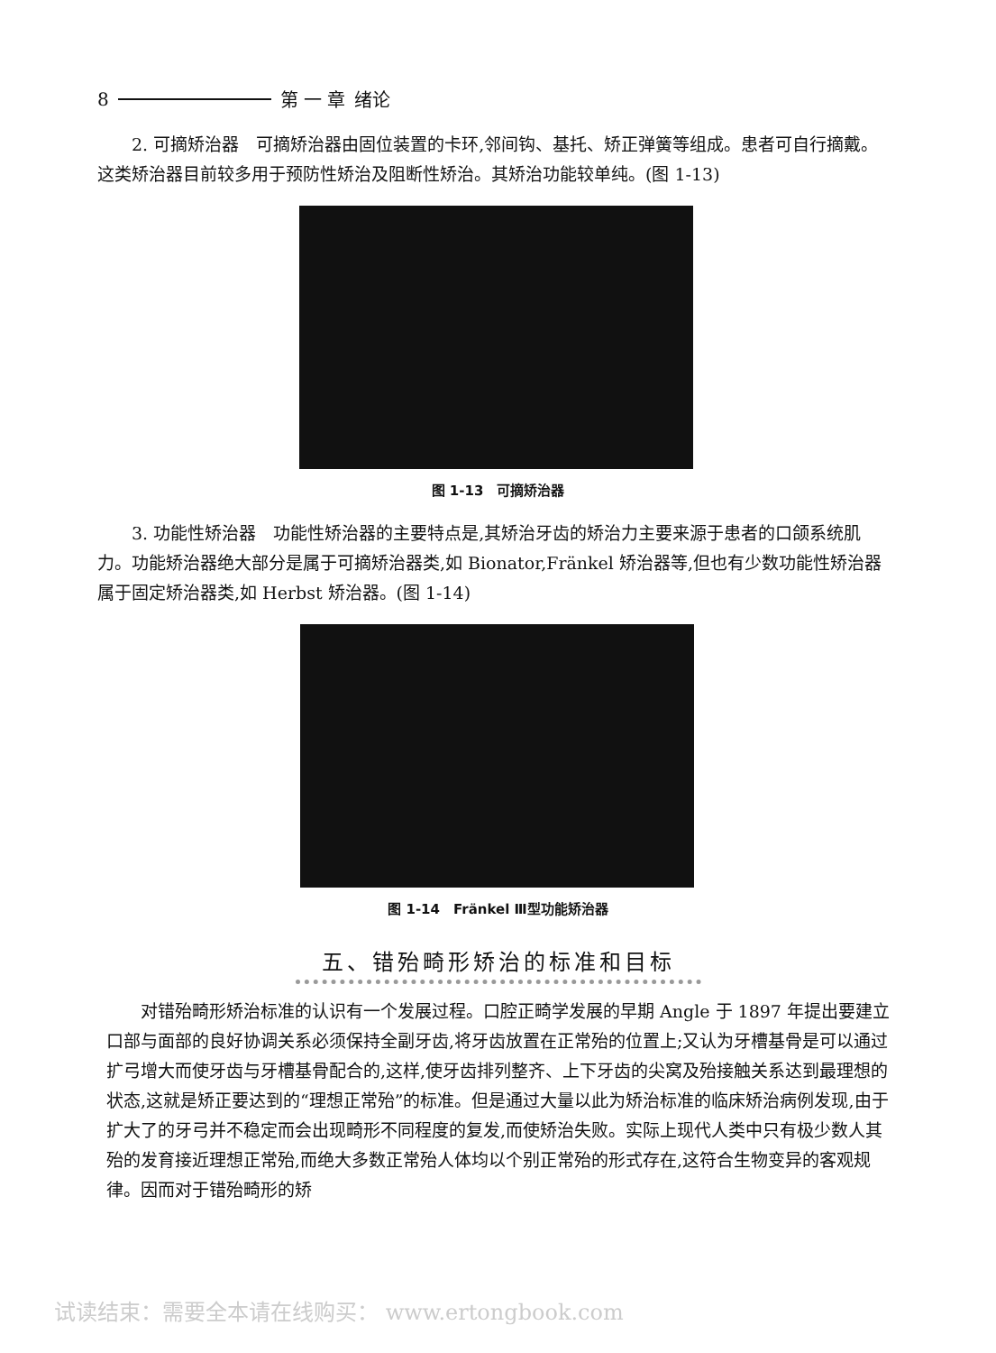8 第 一 章 绪论
2. 可摘矫治器　可摘矫治器由固位装置的卡环,邻间钩、基托、矫正弹簧等组成。患者可自行摘戴。这类矫治器目前较多用于预防性矫治及阻断性矫治。其矫治功能较单纯。(图 1-13)
图 1-13　可摘矫治器
3. 功能性矫治器　功能性矫治器的主要特点是,其矫治牙齿的矫治力主要来源于患者的口颌系统肌力。功能矫治器绝大部分是属于可摘矫治器类,如 Bionator,Fränkel 矫治器等,但也有少数功能性矫治器属于固定矫治器类,如 Herbst 矫治器。(图 1-14)
图 1-14　Fränkel Ⅲ型功能矫治器
五、错殆畸形矫治的标准和目标
对错殆畸形矫治标准的认识有一个发展过程。口腔正畸学发展的早期 Angle 于 1897 年提出要建立口部与面部的良好协调关系必须保持全副牙齿,将牙齿放置在正常殆的位置上;又认为牙槽基骨是可以通过扩弓增大而使牙齿与牙槽基骨配合的,这样,使牙齿排列整齐、上下牙齿的尖窝及殆接触关系达到最理想的状态,这就是矫正要达到的“理想正常殆”的标准。但是通过大量以此为矫治标准的临床矫治病例发现,由于扩大了的牙弓并不稳定而会出现畸形不同程度的复发,而使矫治失败。实际上现代人类中只有极少数人其殆的发育接近理想正常殆,而绝大多数正常殆人体均以个别正常殆的形式存在,这符合生物变异的客观规律。因而对于错殆畸形的矫
试读结束：需要全本请在线购买： www.ertongbook.com